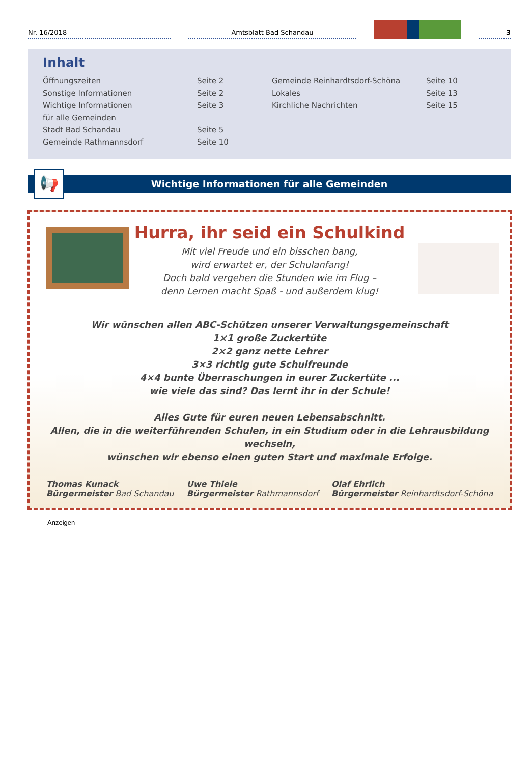Nr. 16/2018
Amtsblatt Bad Schandau
3
Inhalt
Öffnungszeiten
Sonstige Informationen
Wichtige Informationen
für alle Gemeinden
Stadt Bad Schandau
Gemeinde Rathmannsdorf
Seite 2
Seite 2
Seite 3
Seite 5
Seite 10
Gemeinde Reinhardtsdorf-Schöna
Lokales
Kirchliche Nachrichten
Seite 10
Seite 13
Seite 15
📢
Wichtige Informationen für alle Gemeinden
Hurra, ihr seid ein Schulkind
Mit viel Freude und ein bisschen bang,
wird erwartet er, der Schulanfang!
Doch bald vergehen die Stunden wie im Flug –
denn Lernen macht Spaß - und außerdem klug!
Wir wünschen allen ABC-Schützen unserer Verwaltungsgemeinschaft
1×1 große Zuckertüte
2×2 ganz nette Lehrer
3×3 richtig gute Schulfreunde
4×4 bunte Überraschungen in eurer Zuckertüte ...
wie viele das sind? Das lernt ihr in der Schule!
Alles Gute für euren neuen Lebensabschnitt.
Allen, die in die weiterführenden Schulen, in ein Studium oder in die Lehrausbildung wechseln,
wünschen wir ebenso einen guten Start und maximale Erfolge.
Thomas Kunack
Bürgermeister Bad Schandau
Uwe Thiele
Bürgermeister Rathmannsdorf
Olaf Ehrlich
Bürgermeister Reinhardtsdorf-Schöna
Anzeigen